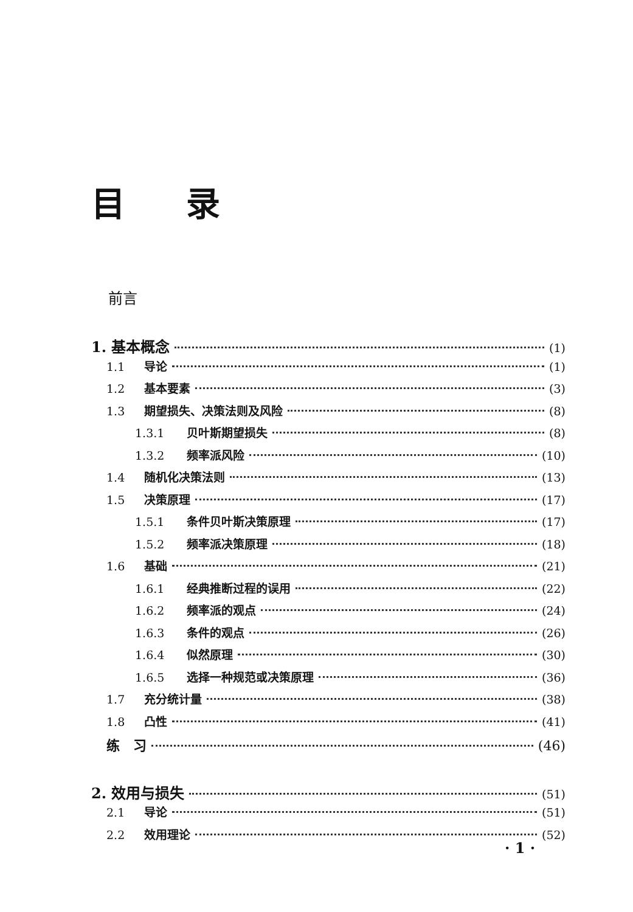目录
前言
1. 基本概念 (1)
1.1 导论 (1)
1.2 基本要素 (3)
1.3 期望损失、决策法则及风险 (8)
1.3.1 贝叶斯期望损失 (8)
1.3.2 频率派风险 (10)
1.4 随机化决策法则 (13)
1.5 决策原理 (17)
1.5.1 条件贝叶斯决策原理 (17)
1.5.2 频率派决策原理 (18)
1.6 基础 (21)
1.6.1 经典推断过程的误用 (22)
1.6.2 频率派的观点 (24)
1.6.3 条件的观点 (26)
1.6.4 似然原理 (30)
1.6.5 选择一种规范或决策原理 (36)
1.7 充分统计量 (38)
1.8 凸性 (41)
练　习 (46)
2. 效用与损失 (51)
2.1 导论 (51)
2.2 效用理论 (52)
· 1 ·